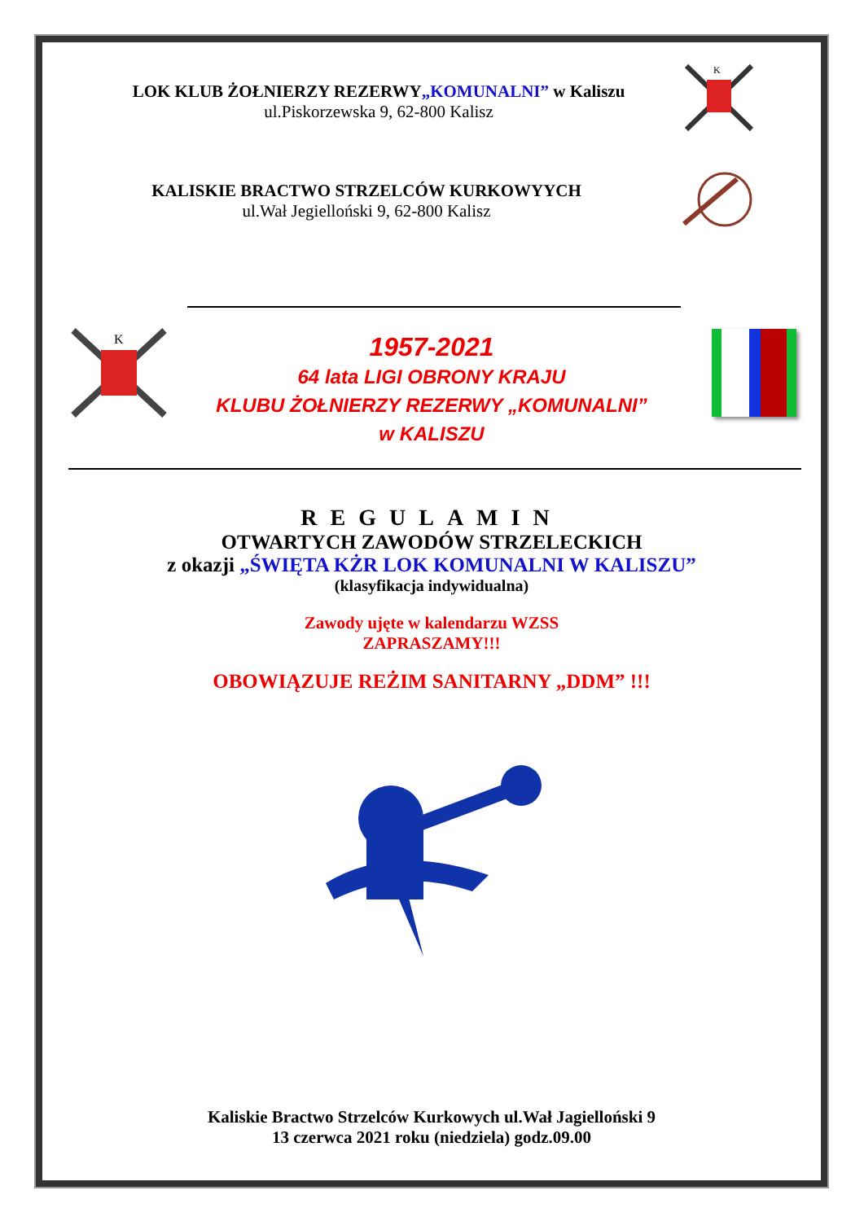LOK KLUB ŻOŁNIERZY REZERWY„KOMUNALNI” w Kaliszu
ul.Piskorzewska 9, 62-800 Kalisz
K
KALISKIE BRACTWO STRZELCÓW KURKOWYYCH
ul.Wał Jegielloński 9, 62-800 Kalisz
K
1957-2021
64 lata LIGI OBRONY KRAJU
KLUBU ŻOŁNIERZY REZERWY „KOMUNALNI”
w KALISZU
REGULAMIN
OTWARTYCH ZAWODÓW STRZELECKICH
z okazji „ŚWIĘTA KŻR LOK KOMUNALNI W KALISZU”
(klasyfikacja indywidualna)
Zawody ujęte w kalendarzu WZSS
ZAPRASZAMY!!!
OBOWIĄZUJE REŻIM SANITARNY „DDM” !!!
Kaliskie Bractwo Strzelców Kurkowych ul.Wał Jagielloński 9
13 czerwca 2021 roku (niedziela) godz.09.00